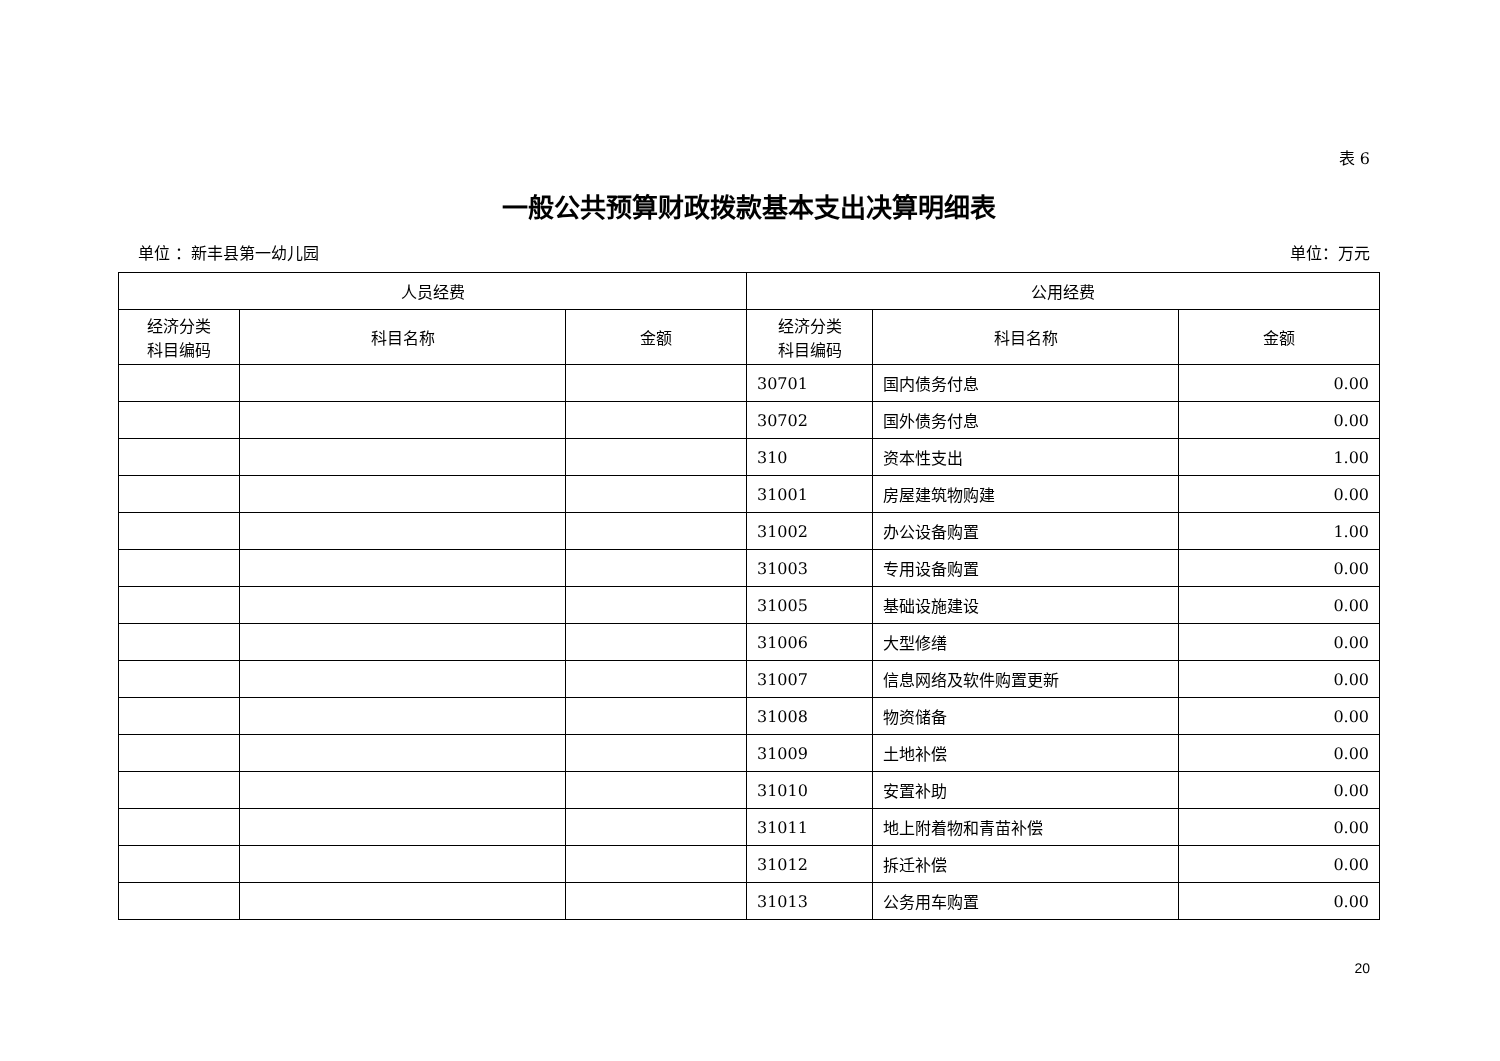表 6
一般公共预算财政拨款基本支出决算明细表
单位 ：新丰县第一幼儿园 单位：万元
| 人员经费 | | | 公用经费 | | |
| --- | --- | --- | --- | --- | --- |
| 经济分类 科目编码 | 科目名称 | 金额 | 经济分类 科目编码 | 科目名称 | 金额 |
| | | | 30701 | 国内债务付息 | 0.00 |
| | | | 30702 | 国外债务付息 | 0.00 |
| | | | 310 | 资本性支出 | 1.00 |
| | | | 31001 | 房屋建筑物购建 | 0.00 |
| | | | 31002 | 办公设备购置 | 1.00 |
| | | | 31003 | 专用设备购置 | 0.00 |
| | | | 31005 | 基础设施建设 | 0.00 |
| | | | 31006 | 大型修缮 | 0.00 |
| | | | 31007 | 信息网络及软件购置更新 | 0.00 |
| | | | 31008 | 物资储备 | 0.00 |
| | | | 31009 | 土地补偿 | 0.00 |
| | | | 31010 | 安置补助 | 0.00 |
| | | | 31011 | 地上附着物和青苗补偿 | 0.00 |
| | | | 31012 | 拆迁补偿 | 0.00 |
| | | | 31013 | 公务用车购置 | 0.00 |
20